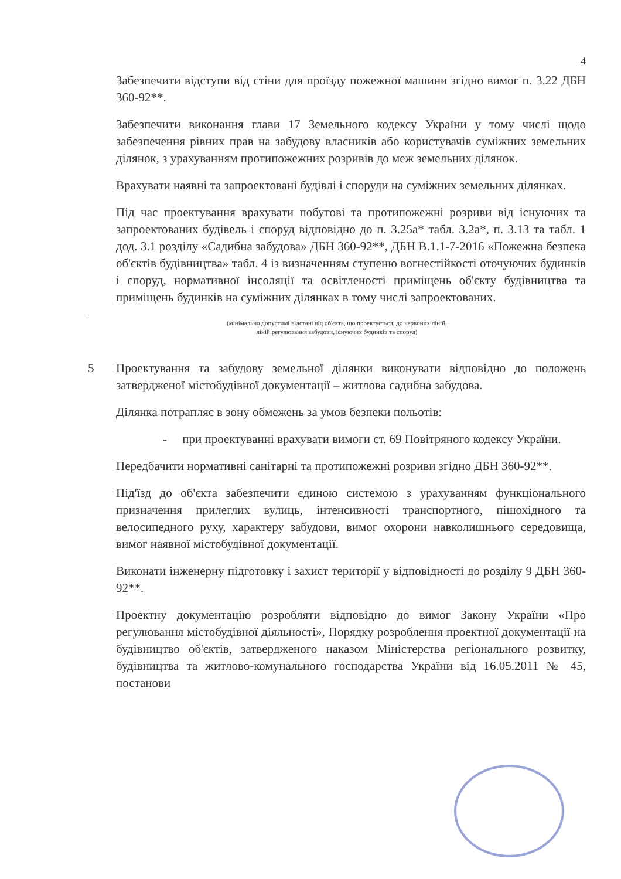4
Забезпечити відступи від стіни для проїзду пожежної машини згідно вимог п. 3.22 ДБН 360-92**.
Забезпечити виконання глави 17 Земельного кодексу України у тому числі щодо забезпечення рівних прав на забудову власників або користувачів суміжних земельних ділянок, з урахуванням протипожежних розривів до меж земельних ділянок.
Врахувати наявні та запроектовані будівлі і споруди на суміжних земельних ділянках.
Під час проектування врахувати побутові та протипожежні розриви від існуючих та запроектованих будівель і споруд відповідно до п. 3.25а* табл. 3.2а*, п. 3.13 та табл. 1 дод. 3.1 розділу «Садибна забудова» ДБН 360-92**, ДБН В.1.1-7-2016 «Пожежна безпека об'єктів будівництва» табл. 4 із визначенням ступеню вогнестійкості оточуючих будинків і споруд, нормативної інсоляції та освітленості приміщень об'єкту будівництва та приміщень будинків на суміжних ділянках в тому числі запроектованих.
(мінімально допустимі відстані від об'єкта, що проектується, до червоних ліній,
ліній регулювання забудови, існуючих будинків та споруд)
5 Проектування та забудову земельної ділянки виконувати відповідно до положень затвердженої містобудівної документації – житлова садибна забудова.
Ділянка потрапляє в зону обмежень за умов безпеки польотів:
- при проектуванні врахувати вимоги ст. 69 Повітряного кодексу України.
Передбачити нормативні санітарні та протипожежні розриви згідно ДБН 360-92**.
Під'їзд до об'єкта забезпечити єдиною системою з урахуванням функціонального призначення прилеглих вулиць, інтенсивності транспортного, пішохідного та велосипедного руху, характеру забудови, вимог охорони навколишнього середовища, вимог наявної містобудівної документації.
Виконати інженерну підготовку і захист території у відповідності до розділу 9 ДБН 360-92**.
Проектну документацію розробляти відповідно до вимог Закону України «Про регулювання містобудівної діяльності», Порядку розроблення проектної документації на будівництво об'єктів, затвердженого наказом Міністерства регіонального розвитку, будівництва та житлово-комунального господарства України від 16.05.2011 № 45, постанови